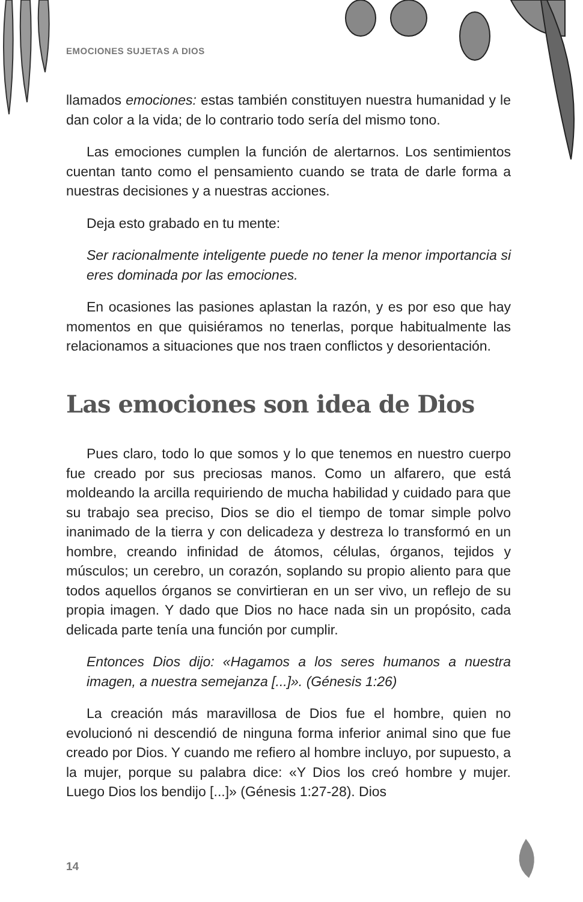EMOCIONES SUJETAS A DIOS
llamados emociones: estas también constituyen nuestra humanidad y le dan color a la vida; de lo contrario todo sería del mismo tono.
Las emociones cumplen la función de alertarnos. Los sentimientos cuentan tanto como el pensamiento cuando se trata de darle forma a nuestras decisiones y a nuestras acciones.
Deja esto grabado en tu mente:
Ser racionalmente inteligente puede no tener la menor importancia si eres dominada por las emociones.
En ocasiones las pasiones aplastan la razón, y es por eso que hay momentos en que quisiéramos no tenerlas, porque habitualmente las relacionamos a situaciones que nos traen conflictos y desorientación.
Las emociones son idea de Dios
Pues claro, todo lo que somos y lo que tenemos en nuestro cuerpo fue creado por sus preciosas manos. Como un alfarero, que está moldeando la arcilla requiriendo de mucha habilidad y cuidado para que su trabajo sea preciso, Dios se dio el tiempo de tomar simple polvo inanimado de la tierra y con delicadeza y destreza lo transformó en un hombre, creando infinidad de átomos, células, órganos, tejidos y músculos; un cerebro, un corazón, soplando su propio aliento para que todos aquellos órganos se convirtieran en un ser vivo, un reflejo de su propia imagen. Y dado que Dios no hace nada sin un propósito, cada delicada parte tenía una función por cumplir.
Entonces Dios dijo: «Hagamos a los seres humanos a nuestra imagen, a nuestra semejanza [...]». (Génesis 1:26)
La creación más maravillosa de Dios fue el hombre, quien no evolucionó ni descendió de ninguna forma inferior animal sino que fue creado por Dios. Y cuando me refiero al hombre incluyo, por supuesto, a la mujer, porque su palabra dice: «Y Dios los creó hombre y mujer. Luego Dios los bendijo [...]» (Génesis 1:27-28). Dios
14